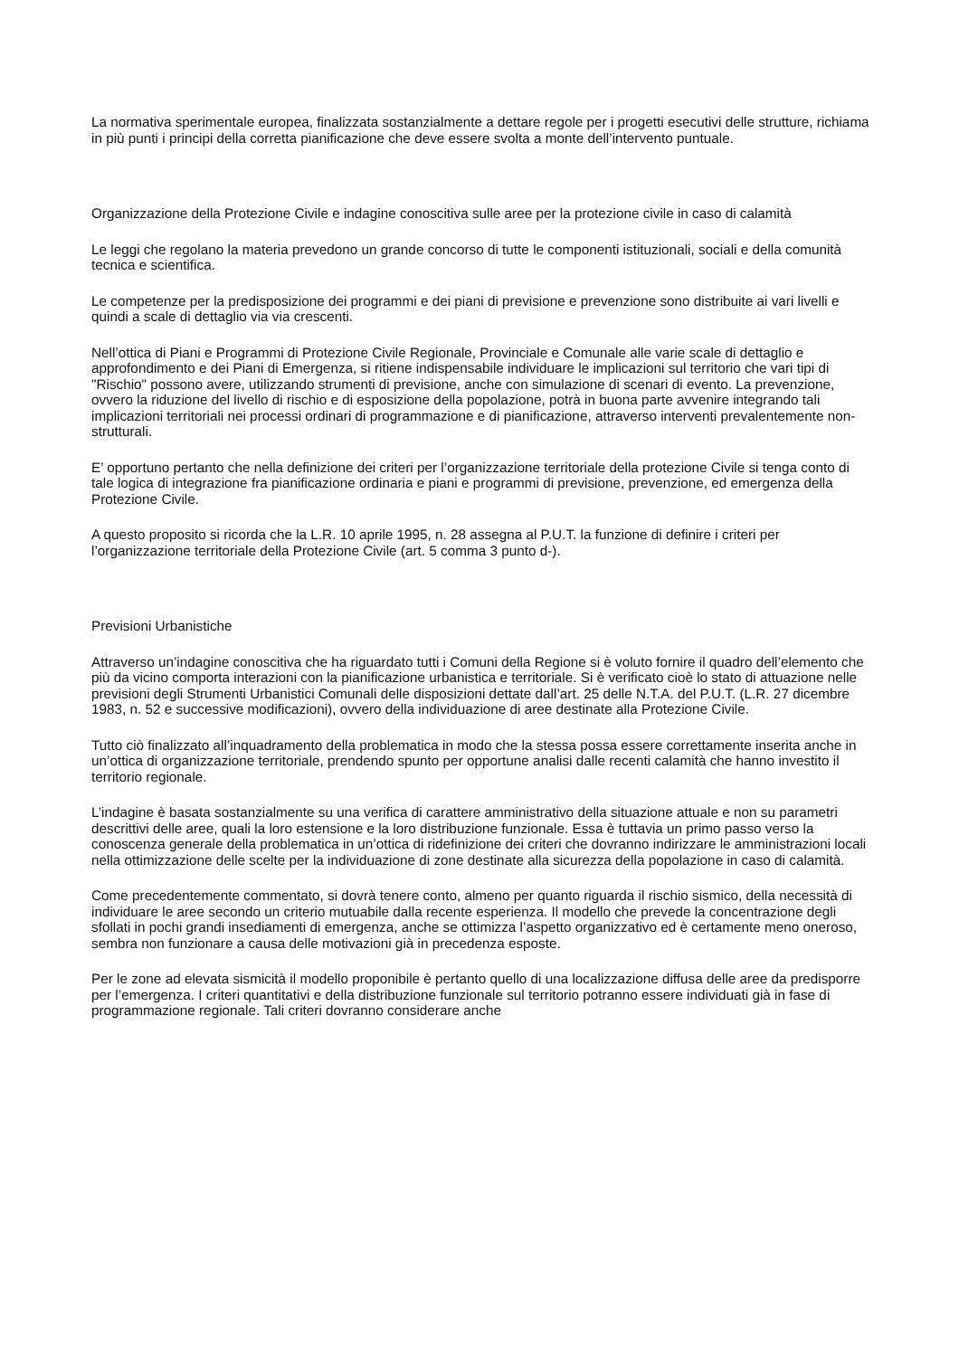La normativa sperimentale europea, finalizzata sostanzialmente a dettare regole per i progetti esecutivi delle strutture, richiama in più punti i principi della corretta pianificazione che deve essere svolta a monte dell’intervento puntuale.
Organizzazione della Protezione Civile e indagine conoscitiva sulle aree per la protezione civile in caso di calamità
Le leggi che regolano la materia prevedono un grande concorso di tutte le componenti istituzionali, sociali e della comunità tecnica e scientifica.
Le competenze per la predisposizione dei programmi e dei piani di previsione e prevenzione sono distribuite ai vari livelli e quindi a scale di dettaglio via via crescenti.
Nell’ottica di Piani e Programmi di Protezione Civile Regionale, Provinciale e Comunale alle varie scale di dettaglio e approfondimento e dei Piani di Emergenza, si ritiene indispensabile individuare le implicazioni sul territorio che vari tipi di "Rischio" possono avere, utilizzando strumenti di previsione, anche con simulazione di scenari di evento. La prevenzione, ovvero la riduzione del livello di rischio e di esposizione della popolazione, potrà in buona parte avvenire integrando tali implicazioni territoriali nei processi ordinari di programmazione e di pianificazione, attraverso interventi prevalentemente non-strutturali.
E’ opportuno pertanto che nella definizione dei criteri per l’organizzazione territoriale della protezione Civile si tenga conto di tale logica di integrazione fra pianificazione ordinaria e piani e programmi di previsione, prevenzione, ed emergenza della Protezione Civile.
A questo proposito si ricorda che la L.R. 10 aprile 1995, n. 28 assegna al P.U.T. la funzione di definire i criteri per l’organizzazione territoriale della Protezione Civile (art. 5 comma 3 punto d-).
Previsioni Urbanistiche
Attraverso un’indagine conoscitiva che ha riguardato tutti i Comuni della Regione si è voluto fornire il quadro dell’elemento che più da vicino comporta interazioni con la pianificazione urbanistica e territoriale. Si è verificato cioè lo stato di attuazione nelle previsioni degli Strumenti Urbanistici Comunali delle disposizioni dettate dall’art. 25 delle N.T.A. del P.U.T. (L.R. 27 dicembre 1983, n. 52 e successive modificazioni), ovvero della individuazione di aree destinate alla Protezione Civile.
Tutto ciò finalizzato all’inquadramento della problematica in modo che la stessa possa essere correttamente inserita anche in un’ottica di organizzazione territoriale, prendendo spunto per opportune analisi dalle recenti calamità che hanno investito il territorio regionale.
L’indagine è basata sostanzialmente su una verifica di carattere amministrativo della situazione attuale e non su parametri descrittivi delle aree, quali la loro estensione e la loro distribuzione funzionale. Essa è tuttavia un primo passo verso la conoscenza generale della problematica in un’ottica di ridefinizione dei criteri che dovranno indirizzare le amministrazioni locali nella ottimizzazione delle scelte per la individuazione di zone destinate alla sicurezza della popolazione in caso di calamità.
Come precedentemente commentato, si dovrà tenere conto, almeno per quanto riguarda il rischio sismico, della necessità di individuare le aree secondo un criterio mutuabile dalla recente esperienza. Il modello che prevede la concentrazione degli sfollati in pochi grandi insediamenti di emergenza, anche se ottimizza l’aspetto organizzativo ed è certamente meno oneroso, sembra non funzionare a causa delle motivazioni già in precedenza esposte.
Per le zone ad elevata sismicità il modello proponibile è pertanto quello di una localizzazione diffusa delle aree da predisporre per l’emergenza. I criteri quantitativi e della distribuzione funzionale sul territorio potranno essere individuati già in fase di programmazione regionale. Tali criteri dovranno considerare anche